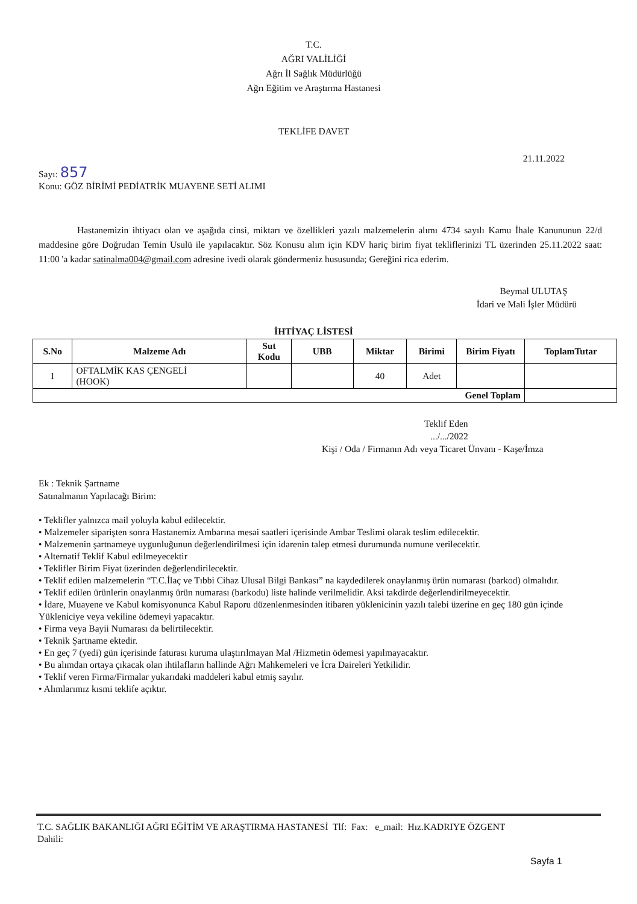T.C.
AĞRI VALİLİĞİ
Ağrı İl Sağlık Müdürlüğü
Ağrı Eğitim ve Araştırma Hastanesi
TEKLİFE DAVET
21.11.2022
Sayı: 857
Konu: GÖZ BİRİMİ PEDİATRİK MUAYENE SETİ ALIMI
Hastanemizin ihtiyacı olan ve aşağıda cinsi, miktarı ve özellikleri yazılı malzemelerin alımı 4734 sayılı Kamu İhale Kanununun 22/d maddesine göre Doğrudan Temin Usulü ile yapılacaktır. Söz Konusu alım için KDV hariç birim fiyat tekliflerinizi TL üzerinden 25.11.2022 saat: 11:00 'a kadar satinalma004@gmail.com adresine ivedi olarak göndermeniz hususunda; Gereğini rica ederim.
Beymal ULUTAŞ
İdari ve Mali İşler Müdürü
İHTİYAÇ LİSTESİ
| S.No | Malzeme Adı | Sut Kodu | UBB | Miktar | Birimi | Birim Fiyatı | ToplamTutar |
| --- | --- | --- | --- | --- | --- | --- | --- |
| 1 | OFTALMİK KAS ÇENGELİ (HOOK) | | | 40 | Adet | | |
| Genel Toplam | | | | | | | |
Teklif Eden
.../.../2022
Kişi / Oda / Firmanın Adı veya Ticaret Ünvanı - Kaşe/İmza
Ek : Teknik Şartname
Satınalmanın Yapılacağı Birim:
• Teklifler yalnızca mail yoluyla kabul edilecektir.
• Malzemeler siparişten sonra Hastanemiz Ambarına mesai saatleri içerisinde Ambar Teslimi olarak teslim edilecektir.
• Malzemenin şartnameye uygunluğunun değerlendirilmesi için idarenin talep etmesi durumunda numune verilecektir.
• Alternatif Teklif Kabul edilmeyecektir
• Teklifler Birim Fiyat üzerinden değerlendirilecektir.
• Teklif edilen malzemelerin “T.C.İlaç ve Tıbbi Cihaz Ulusal Bilgi Bankası” na kaydedilerek onaylanmış ürün numarası (barkod) olmalıdır.
• Teklif edilen ürünlerin onaylanmış ürün numarası (barkodu) liste halinde verilmelidir. Aksi takdirde değerlendirilmeyecektir.
• İdare, Muayene ve Kabul komisyonunca Kabul Raporu düzenlenmesinden itibaren yüklenicinin yazılı talebi üzerine en geç 180 gün içinde Yükleniciye veya vekiline ödemeyi yapacaktır.
• Firma veya Bayii Numarası da belirtilecektir.
• Teknik Şartname ektedir.
• En geç 7 (yedi) gün içerisinde faturası kuruma ulaştırılmayan Mal /Hizmetin ödemesi yapılmayacaktır.
• Bu alımdan ortaya çıkacak olan ihtilafların hallinde Ağrı Mahkemeleri ve İcra Daireleri Yetkilidir.
• Teklif veren Firma/Firmalar yukarıdaki maddeleri kabul etmiş sayılır.
• Alımlarımız kısmi teklife açıktır.
T.C. SAĞLIK BAKANLIĞI AĞRI EĞİTİM VE ARAŞTIRMA HASTANESİ Tlf: Fax: e_mail: Hız.KADRIYE ÖZGENT
Dahili:
Sayfa 1